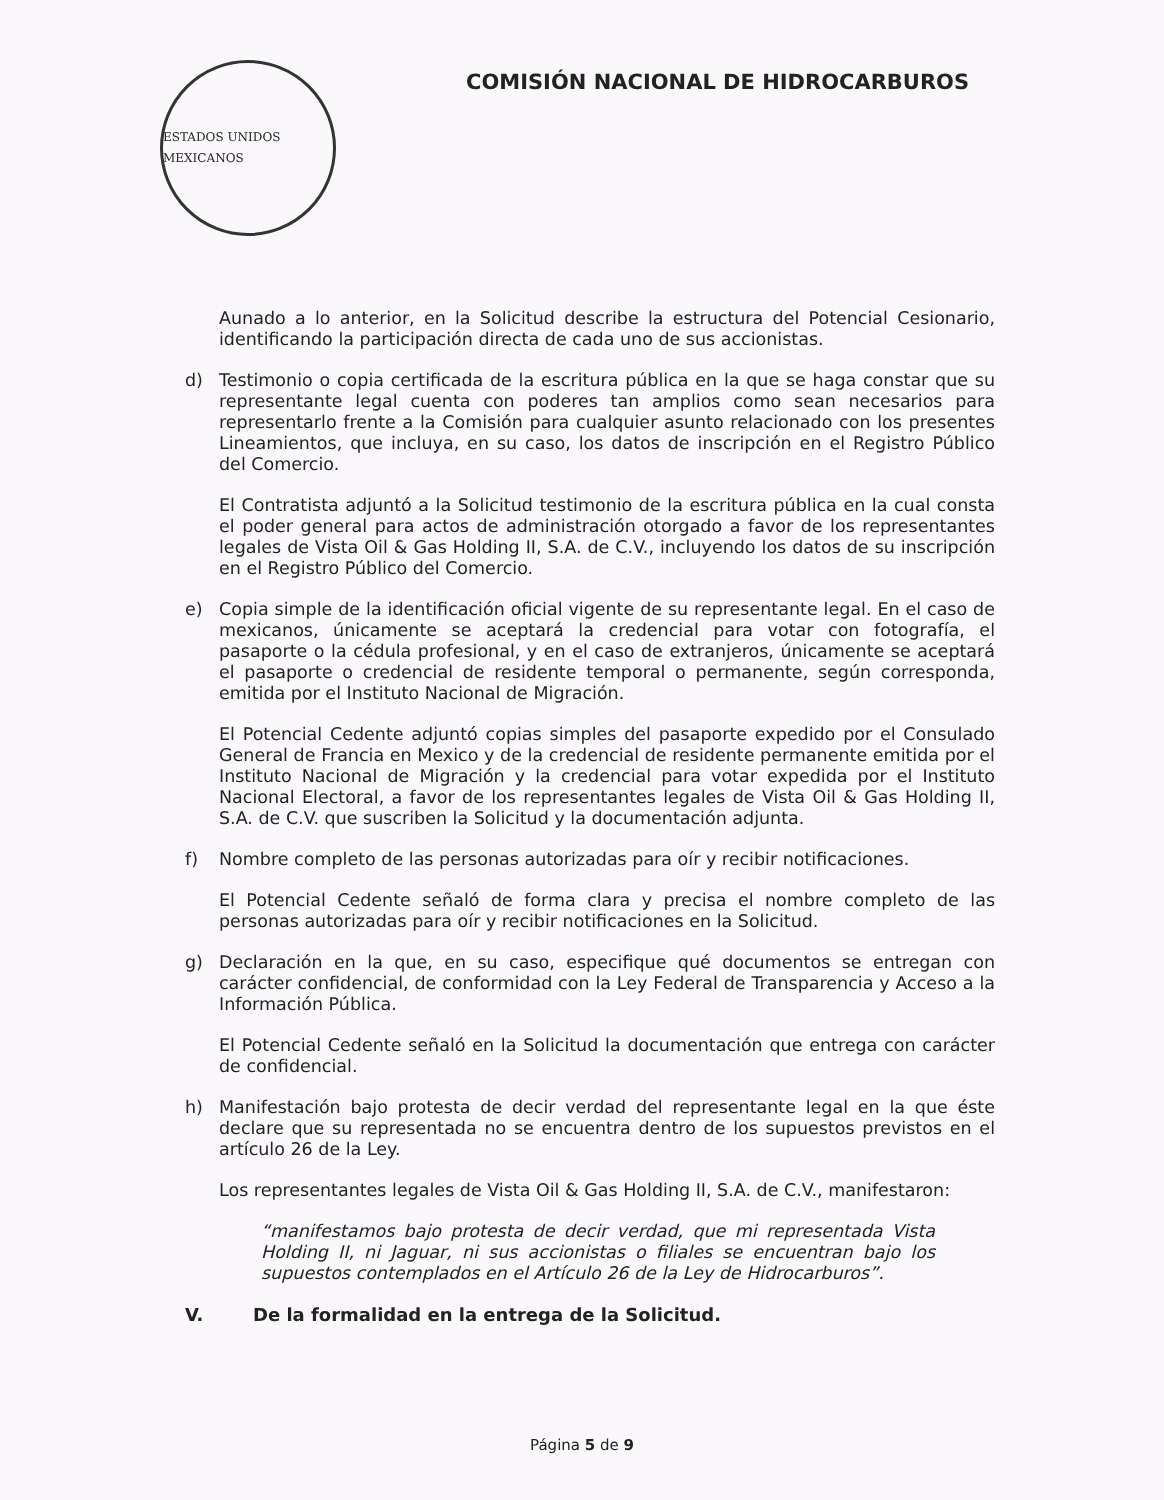ESTADOS UNIDOS MEXICANOS
COMISIÓN NACIONAL DE HIDROCARBUROS
Aunado a lo anterior, en la Solicitud describe la estructura del Potencial Cesionario, identificando la participación directa de cada uno de sus accionistas.
d) Testimonio o copia certificada de la escritura pública en la que se haga constar que su representante legal cuenta con poderes tan amplios como sean necesarios para representarlo frente a la Comisión para cualquier asunto relacionado con los presentes Lineamientos, que incluya, en su caso, los datos de inscripción en el Registro Público del Comercio.
El Contratista adjuntó a la Solicitud testimonio de la escritura pública en la cual consta el poder general para actos de administración otorgado a favor de los representantes legales de Vista Oil & Gas Holding II, S.A. de C.V., incluyendo los datos de su inscripción en el Registro Público del Comercio.
e) Copia simple de la identificación oficial vigente de su representante legal. En el caso de mexicanos, únicamente se aceptará la credencial para votar con fotografía, el pasaporte o la cédula profesional, y en el caso de extranjeros, únicamente se aceptará el pasaporte o credencial de residente temporal o permanente, según corresponda, emitida por el Instituto Nacional de Migración.
El Potencial Cedente adjuntó copias simples del pasaporte expedido por el Consulado General de Francia en Mexico y de la credencial de residente permanente emitida por el Instituto Nacional de Migración y la credencial para votar expedida por el Instituto Nacional Electoral, a favor de los representantes legales de Vista Oil & Gas Holding II, S.A. de C.V. que suscriben la Solicitud y la documentación adjunta.
f) Nombre completo de las personas autorizadas para oír y recibir notificaciones.
El Potencial Cedente señaló de forma clara y precisa el nombre completo de las personas autorizadas para oír y recibir notificaciones en la Solicitud.
g) Declaración en la que, en su caso, especifique qué documentos se entregan con carácter confidencial, de conformidad con la Ley Federal de Transparencia y Acceso a la Información Pública.
El Potencial Cedente señaló en la Solicitud la documentación que entrega con carácter de confidencial.
h) Manifestación bajo protesta de decir verdad del representante legal en la que éste declare que su representada no se encuentra dentro de los supuestos previstos en el artículo 26 de la Ley.
Los representantes legales de Vista Oil & Gas Holding II, S.A. de C.V., manifestaron:
“manifestamos bajo protesta de decir verdad, que mi representada Vista Holding II, ni Jaguar, ni sus accionistas o filiales se encuentran bajo los supuestos contemplados en el Artículo 26 de la Ley de Hidrocarburos”.
V. De la formalidad en la entrega de la Solicitud.
Página 5 de 9